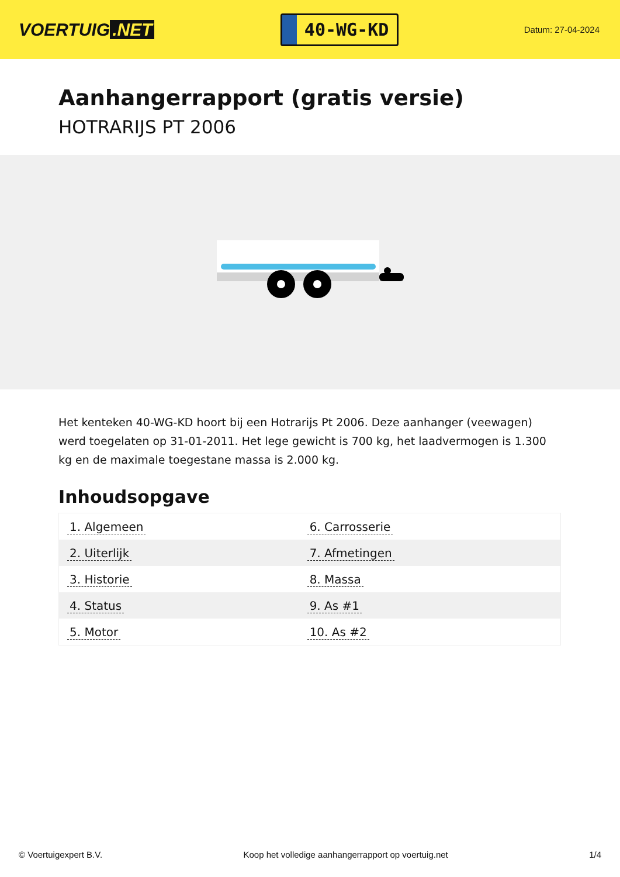VOERTUIG.NET
40-WG-KD
Datum: 27-04-2024
Aanhangerrapport (gratis versie)
HOTRARIJS PT 2006
Het kenteken 40-WG-KD hoort bij een Hotrarijs Pt 2006. Deze aanhanger (veewagen) werd toegelaten op 31-01-2011. Het lege gewicht is 700 kg, het laadvermogen is 1.300 kg en de maximale toegestane massa is 2.000 kg.
Inhoudsopgave
| 1. Algemeen | 6. Carrosserie |
| 2. Uiterlijk | 7. Afmetingen |
| 3. Historie | 8. Massa |
| 4. Status | 9. As #1 |
| 5. Motor | 10. As #2 |
© Voertuigexpert B.V. Koop het volledige aanhangerrapport op voertuig.net 1/4